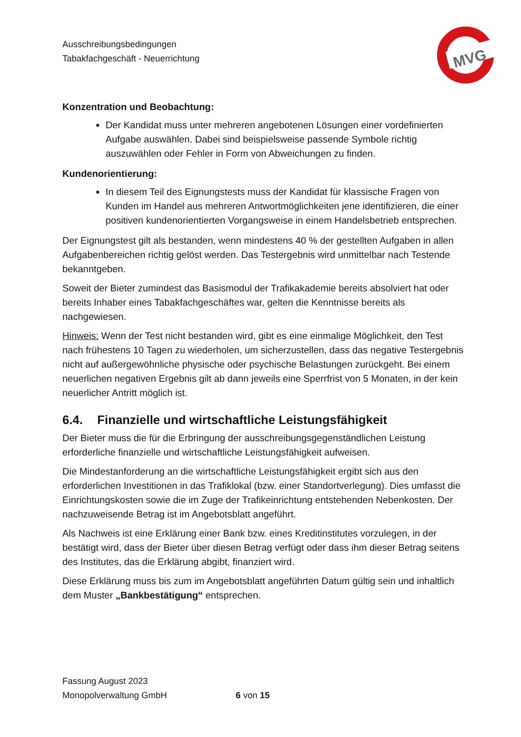Ausschreibungsbedingungen
Tabakfachgeschäft - Neuerrichtung
MVG
Konzentration und Beobachtung:
Der Kandidat muss unter mehreren angebotenen Lösungen einer vordefinierten Aufgabe auswählen. Dabei sind beispielsweise passende Symbole richtig auszuwählen oder Fehler in Form von Abweichungen zu finden.
Kundenorientierung:
In diesem Teil des Eignungstests muss der Kandidat für klassische Fragen von Kunden im Handel aus mehreren Antwortmöglichkeiten jene identifizieren, die einer positiven kundenorientierten Vorgangsweise in einem Handelsbetrieb entsprechen.
Der Eignungstest gilt als bestanden, wenn mindestens 40 % der gestellten Aufgaben in allen Aufgabenbereichen richtig gelöst werden. Das Testergebnis wird unmittelbar nach Testende bekanntgeben.
Soweit der Bieter zumindest das Basismodul der Trafikakademie bereits absolviert hat oder bereits Inhaber eines Tabakfachgeschäftes war, gelten die Kenntnisse bereits als nachgewiesen.
Hinweis: Wenn der Test nicht bestanden wird, gibt es eine einmalige Möglichkeit, den Test nach frühestens 10 Tagen zu wiederholen, um sicherzustellen, dass das negative Testergebnis nicht auf außergewöhnliche physische oder psychische Belastungen zurückgeht. Bei einem neuerlichen negativen Ergebnis gilt ab dann jeweils eine Sperrfrist von 5 Monaten, in der kein neuerlicher Antritt möglich ist.
6.4. Finanzielle und wirtschaftliche Leistungsfähigkeit
Der Bieter muss die für die Erbringung der ausschreibungsgegenständlichen Leistung erforderliche finanzielle und wirtschaftliche Leistungsfähigkeit aufweisen.
Die Mindestanforderung an die wirtschaftliche Leistungsfähigkeit ergibt sich aus den erforderlichen Investitionen in das Trafiklokal (bzw. einer Standortverlegung). Dies umfasst die Einrichtungskosten sowie die im Zuge der Trafikeinrichtung entstehenden Nebenkosten. Der nachzuweisende Betrag ist im Angebotsblatt angeführt.
Als Nachweis ist eine Erklärung einer Bank bzw. eines Kreditinstitutes vorzulegen, in der bestätigt wird, dass der Bieter über diesen Betrag verfügt oder dass ihm dieser Betrag seitens des Institutes, das die Erklärung abgibt, finanziert wird.
Diese Erklärung muss bis zum im Angebotsblatt angeführten Datum gültig sein und inhaltlich dem Muster „Bankbestätigung“ entsprechen.
Fassung August 2023
Monopolverwaltung GmbH 6 von 15